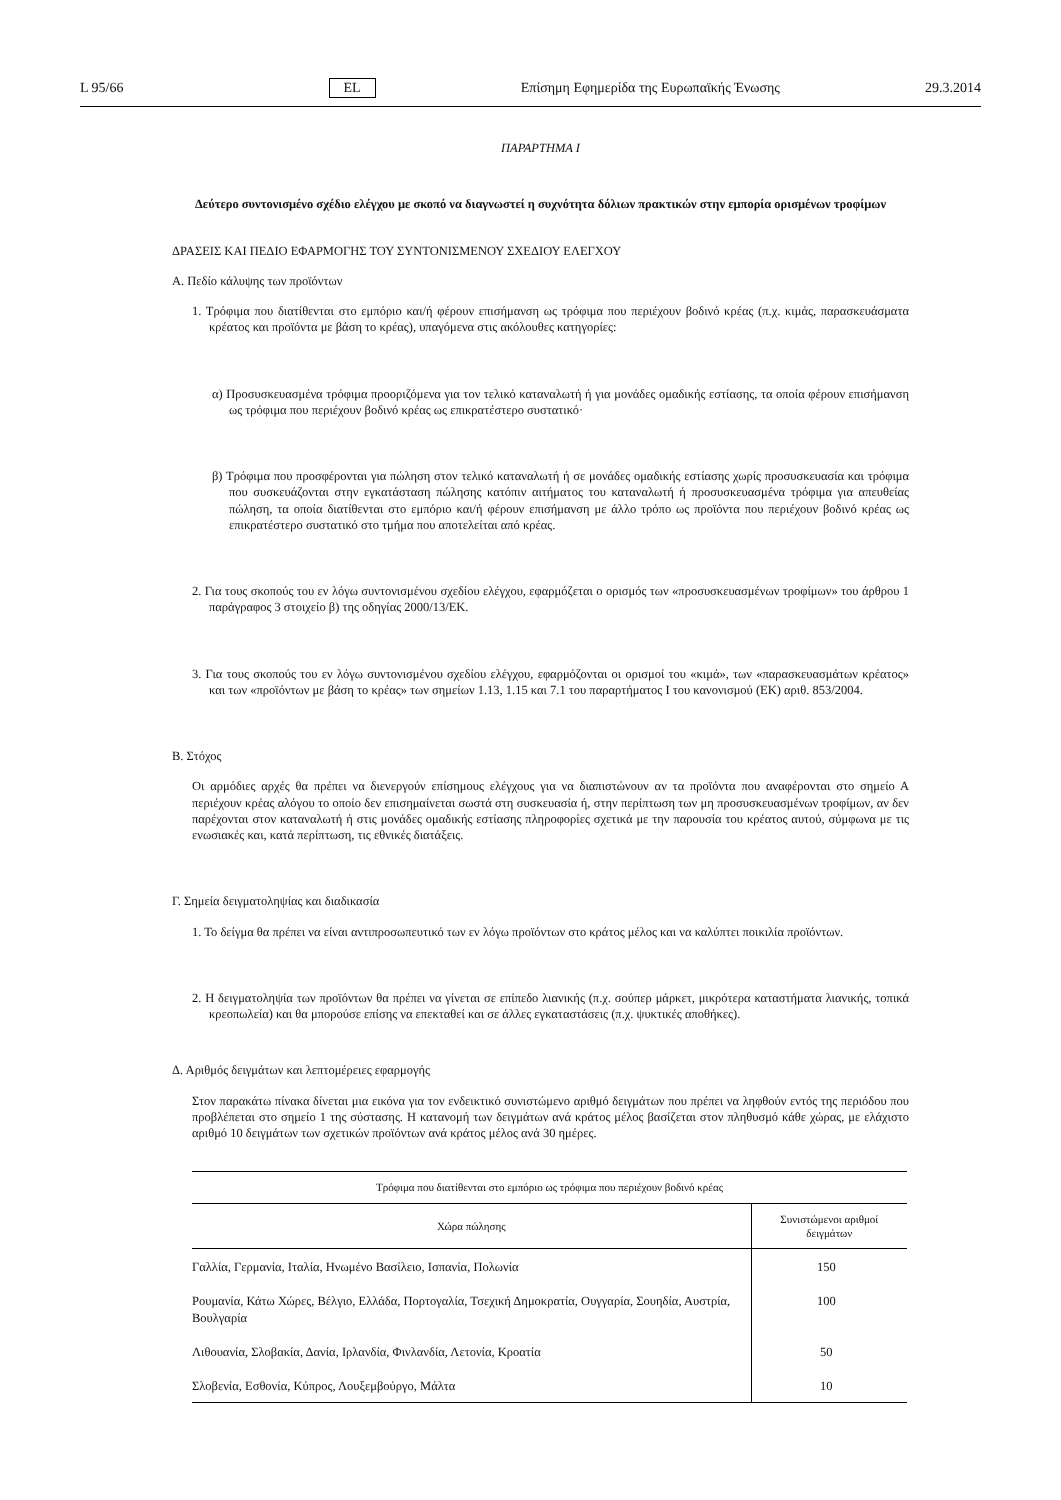L 95/66 EL Επίσημη Εφημερίδα της Ευρωπαϊκής Ένωσης 29.3.2014
ΠΑΡΑΡΤΗΜΑ I
Δεύτερο συντονισμένο σχέδιο ελέγχου με σκοπό να διαγνωστεί η συχνότητα δόλιων πρακτικών στην εμπορία ορισμένων τροφίμων
ΔΡΑΣΕΙΣ ΚΑΙ ΠΕΔΙΟ ΕΦΑΡΜΟΓΗΣ ΤΟΥ ΣΥΝΤΟΝΙΣΜΕΝΟΥ ΣΧΕΔΙΟΥ ΕΛΕΓΧΟΥ
Α. Πεδίο κάλυψης των προϊόντων
1. Τρόφιμα που διατίθενται στο εμπόριο και/ή φέρουν επισήμανση ως τρόφιμα που περιέχουν βοδινό κρέας (π.χ. κιμάς, παρασκευάσματα κρέατος και προϊόντα με βάση το κρέας), υπαγόμενα στις ακόλουθες κατηγορίες:
α) Προσυσκευασμένα τρόφιμα προοριζόμενα για τον τελικό καταναλωτή ή για μονάδες ομαδικής εστίασης, τα οποία φέρουν επισήμανση ως τρόφιμα που περιέχουν βοδινό κρέας ως επικρατέστερο συστατικό·
β) Τρόφιμα που προσφέρονται για πώληση στον τελικό καταναλωτή ή σε μονάδες ομαδικής εστίασης χωρίς προσυσκευασία και τρόφιμα που συσκευάζονται στην εγκατάσταση πώλησης κατόπιν αιτήματος του καταναλωτή ή προσυσκευασμένα τρόφιμα για απευθείας πώληση, τα οποία διατίθενται στο εμπόριο και/ή φέρουν επισήμανση με άλλο τρόπο ως προϊόντα που περιέχουν βοδινό κρέας ως επικρατέστερο συστατικό στο τμήμα που αποτελείται από κρέας.
2. Για τους σκοπούς του εν λόγω συντονισμένου σχεδίου ελέγχου, εφαρμόζεται ο ορισμός των «προσυσκευασμένων τροφίμων» του άρθρου 1 παράγραφος 3 στοιχείο β) της οδηγίας 2000/13/ΕΚ.
3. Για τους σκοπούς του εν λόγω συντονισμένου σχεδίου ελέγχου, εφαρμόζονται οι ορισμοί του «κιμά», των «παρασκευασμάτων κρέατος» και των «προϊόντων με βάση το κρέας» των σημείων 1.13, 1.15 και 7.1 του παραρτήματος I του κανονισμού (ΕΚ) αριθ. 853/2004.
Β. Στόχος
Οι αρμόδιες αρχές θα πρέπει να διενεργούν επίσημους ελέγχους για να διαπιστώνουν αν τα προϊόντα που αναφέρονται στο σημείο Α περιέχουν κρέας αλόγου το οποίο δεν επισημαίνεται σωστά στη συσκευασία ή, στην περίπτωση των μη προσυσκευασμένων τροφίμων, αν δεν παρέχονται στον καταναλωτή ή στις μονάδες ομαδικής εστίασης πληροφορίες σχετικά με την παρουσία του κρέατος αυτού, σύμφωνα με τις ενωσιακές και, κατά περίπτωση, τις εθνικές διατάξεις.
Γ. Σημεία δειγματοληψίας και διαδικασία
1. Το δείγμα θα πρέπει να είναι αντιπροσωπευτικό των εν λόγω προϊόντων στο κράτος μέλος και να καλύπτει ποικιλία προϊόντων.
2. Η δειγματοληψία των προϊόντων θα πρέπει να γίνεται σε επίπεδο λιανικής (π.χ. σούπερ μάρκετ, μικρότερα καταστήματα λιανικής, τοπικά κρεοπωλεία) και θα μπορούσε επίσης να επεκταθεί και σε άλλες εγκαταστάσεις (π.χ. ψυκτικές αποθήκες).
Δ. Αριθμός δειγμάτων και λεπτομέρειες εφαρμογής
Στον παρακάτω πίνακα δίνεται μια εικόνα για τον ενδεικτικό συνιστώμενο αριθμό δειγμάτων που πρέπει να ληφθούν εντός της περιόδου που προβλέπεται στο σημείο 1 της σύστασης. Η κατανομή των δειγμάτων ανά κράτος μέλος βασίζεται στον πληθυσμό κάθε χώρας, με ελάχιστο αριθμό 10 δειγμάτων των σχετικών προϊόντων ανά κράτος μέλος ανά 30 ημέρες.
| Τρόφιμα που διατίθενται στο εμπόριο ως τρόφιμα που περιέχουν βοδινό κρέας | |
| --- | --- |
| Χώρα πώλησης | Συνιστώμενοι αριθμοί δειγμάτων |
| Γαλλία, Γερμανία, Ιταλία, Ηνωμένο Βασίλειο, Ισπανία, Πολωνία | 150 |
| Ρουμανία, Κάτω Χώρες, Βέλγιο, Ελλάδα, Πορτογαλία, Τσεχική Δημοκρατία, Ουγγαρία, Σουηδία, Αυστρία, Βουλγαρία | 100 |
| Λιθουανία, Σλοβακία, Δανία, Ιρλανδία, Φινλανδία, Λετονία, Κροατία | 50 |
| Σλοβενία, Εσθονία, Κύπρος, Λουξεμβούργο, Μάλτα | 10 |